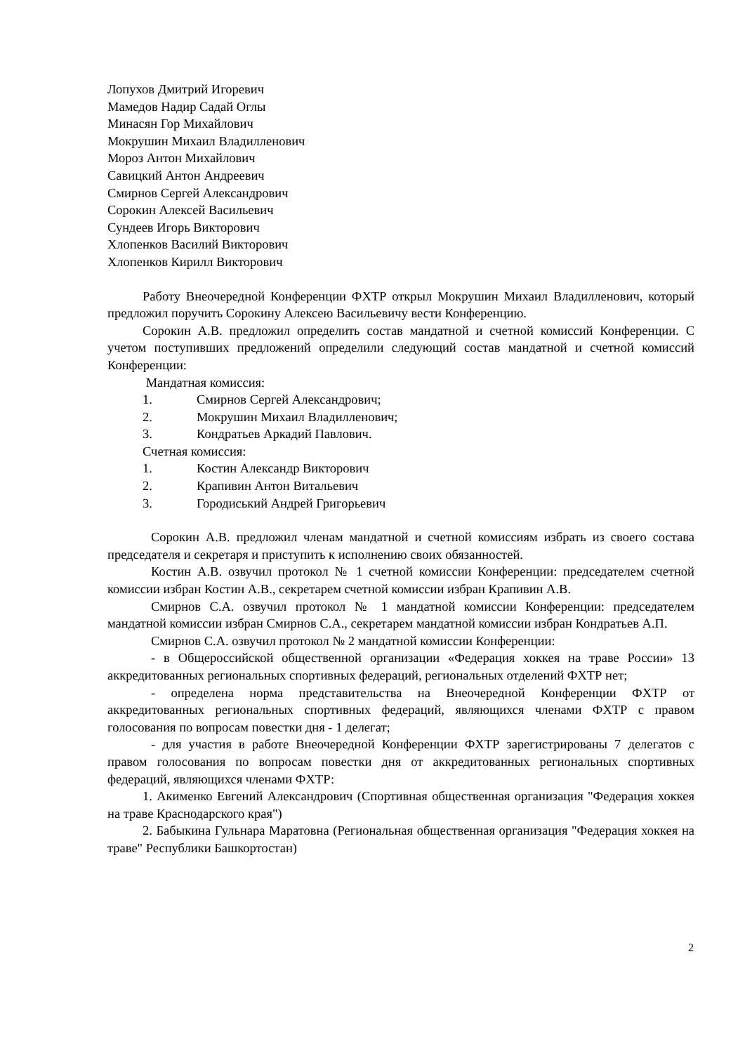Лопухов Дмитрий Игоревич
Мамедов Надир Садай Оглы
Минасян Гор Михайлович
Мокрушин Михаил Владилленович
Мороз Антон Михайлович
Савицкий Антон Андреевич
Смирнов Сергей Александрович
Сорокин Алексей Васильевич
Сундеев Игорь Викторович
Хлопенков Василий Викторович
Хлопенков Кирилл Викторович
Работу Внеочередной Конференции ФХТР открыл Мокрушин Михаил Владилленович, который предложил поручить Сорокину Алексею Васильевичу вести Конференцию.
Сорокин А.В. предложил определить состав мандатной и счетной комиссий Конференции. С учетом поступивших предложений определили следующий состав мандатной и счетной комиссий Конференции:
Мандатная комиссия:
1. Смирнов Сергей Александрович;
2. Мокрушин Михаил Владилленович;
3. Кондратьев Аркадий Павлович.
Счетная комиссия:
1. Костин Александр Викторович
2. Крапивин Антон Витальевич
3. Городиський Андрей Григорьевич
Сорокин А.В. предложил членам мандатной и счетной комиссиям избрать из своего состава председателя и секретаря и приступить к исполнению своих обязанностей.
Костин А.В. озвучил протокол № 1 счетной комиссии Конференции: председателем счетной комиссии избран Костин А.В., секретарем счетной комиссии избран Крапивин А.В.
Смирнов С.А. озвучил протокол № 1 мандатной комиссии Конференции: председателем мандатной комиссии избран Смирнов С.А., секретарем мандатной комиссии избран Кондратьев А.П.
Смирнов С.А. озвучил протокол № 2 мандатной комиссии Конференции:
- в Общероссийской общественной организации «Федерация хоккея на траве России» 13 аккредитованных региональных спортивных федераций, региональных отделений ФХТР нет;
- определена норма представительства на Внеочередной Конференции ФХТР от аккредитованных региональных спортивных федераций, являющихся членами ФХТР с правом голосования по вопросам повестки дня - 1 делегат;
- для участия в работе Внеочередной Конференции ФХТР зарегистрированы 7 делегатов с правом голосования по вопросам повестки дня от аккредитованных региональных спортивных федераций, являющихся членами ФХТР:
1. Акименко Евгений Александрович (Спортивная общественная организация "Федерация хоккея на траве Краснодарского края")
2. Бабыкина Гульнара Маратовна (Региональная общественная организация "Федерация хоккея на траве" Республики Башкортостан)
2